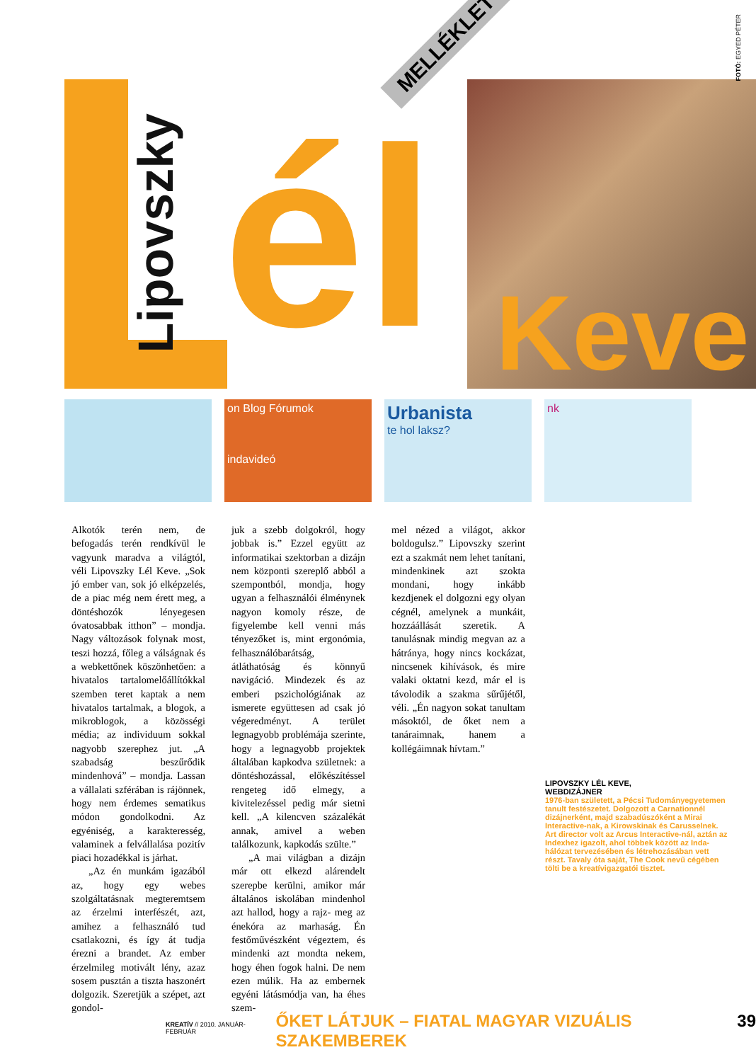Lipovszky
él Keve
MELLÉKLET
FOTÓ: EGYED PÉTER
on Blog Fórumok
indavideó
Urbanista
te hol laksz?
nk
Alkotók terén nem, de befogadás terén rendkívül le vagyunk maradva a világtól, véli Lipovszky Lél Keve. „Sok jó ember van, sok jó elképzelés, de a piac még nem érett meg, a döntéshozók lényegesen óvatosabbak itthon” – mondja. Nagy változások folynak most, teszi hozzá, főleg a válságnak és a webkettőnek köszönhetően: a hivatalos tartalomelőállítókkal szemben teret kaptak a nem hivatalos tartalmak, a blogok, a mikroblogok, a közösségi média; az individuum sokkal nagyobb szerephez jut. „A szabadság beszűrődik mindenhová” – mondja. Lassan a vállalati szférában is rájönnek, hogy nem érdemes sematikus módon gondolkodni. Az egyéniség, a karakteresség, valaminek a felvállalása pozitív piaci hozadékkal is járhat.
„Az én munkám igazából az, hogy egy webes szolgáltatásnak megteremtsem az érzelmi interfészét, azt, amihez a felhasználó tud csatlakozni, és így át tudja érezni a brandet. Az ember érzelmileg motivált lény, azaz sosem pusztán a tiszta haszonért dolgozik. Szeretjük a szépet, azt gondol-
juk a szebb dolgokról, hogy jobbak is.” Ezzel együtt az informatikai szektorban a dizájn nem központi szereplő abból a szempontból, mondja, hogy ugyan a felhasználói élménynek nagyon komoly része, de figyelembe kell venni más tényezőket is, mint ergonómia, felhasználóbarátság, átláthatóság és könnyű navigáció. Mindezek és az emberi pszichológiának az ismerete együttesen ad csak jó végeredményt. A terület legnagyobb problémája szerinte, hogy a legnagyobb projektek általában kapkodva születnek: a döntéshozással, előkészítéssel rengeteg idő elmegy, a kivitelezéssel pedig már sietni kell. „A kilencven százalékát annak, amivel a weben találkozunk, kapkodás szülte.”
„A mai világban a dizájn már ott elkezd alárendelt szerepbe kerülni, amikor már általános iskolában mindenhol azt hallod, hogy a rajz- meg az énekóra az marhaság. Én festőművészként végeztem, és mindenki azt mondta nekem, hogy éhen fogok halni. De nem ezen múlik. Ha az embernek egyéni látásmódja van, ha éhes szem-
mel nézed a világot, akkor boldogulsz.” Lipovszky szerint ezt a szakmát nem lehet tanítani, mindenkinek azt szokta mondani, hogy inkább kezdjenek el dolgozni egy olyan cégnél, amelynek a munkáit, hozzáállását szeretik. A tanulásnak mindig megvan az a hátránya, hogy nincs kockázat, nincsenek kihívások, és mire valaki oktatni kezd, már el is távolodik a szakma sűrűjétől, véli. „Én nagyon sokat tanultam másoktól, de őket nem a tanáraimnak, hanem a kollégáimnak hívtam.”
LIPOVSZKY LÉL KEVE,
WEBDIZÁJNER
1976-ban született, a Pécsi Tudományegyetemen tanult festészetet. Dolgozott a Carnationnél dizájnerként, majd szabadúszóként a Mirai Interactive-nak, a Kirowskinak és Carusselnek. Art director volt az Arcus Interactive-nál, aztán az Indexhez igazolt, ahol többek között az Inda-hálózat tervezésében és létrehozásában vett részt. Tavaly óta saját, The Cook nevű cégében tölti be a kreatívigazgatói tisztet.
KREATÍV // 2010. JANUÁR-FEBRUÁR ŐKET LÁTJUK – FIATAL MAGYAR VIZUÁLIS SZAKEMBEREK 39